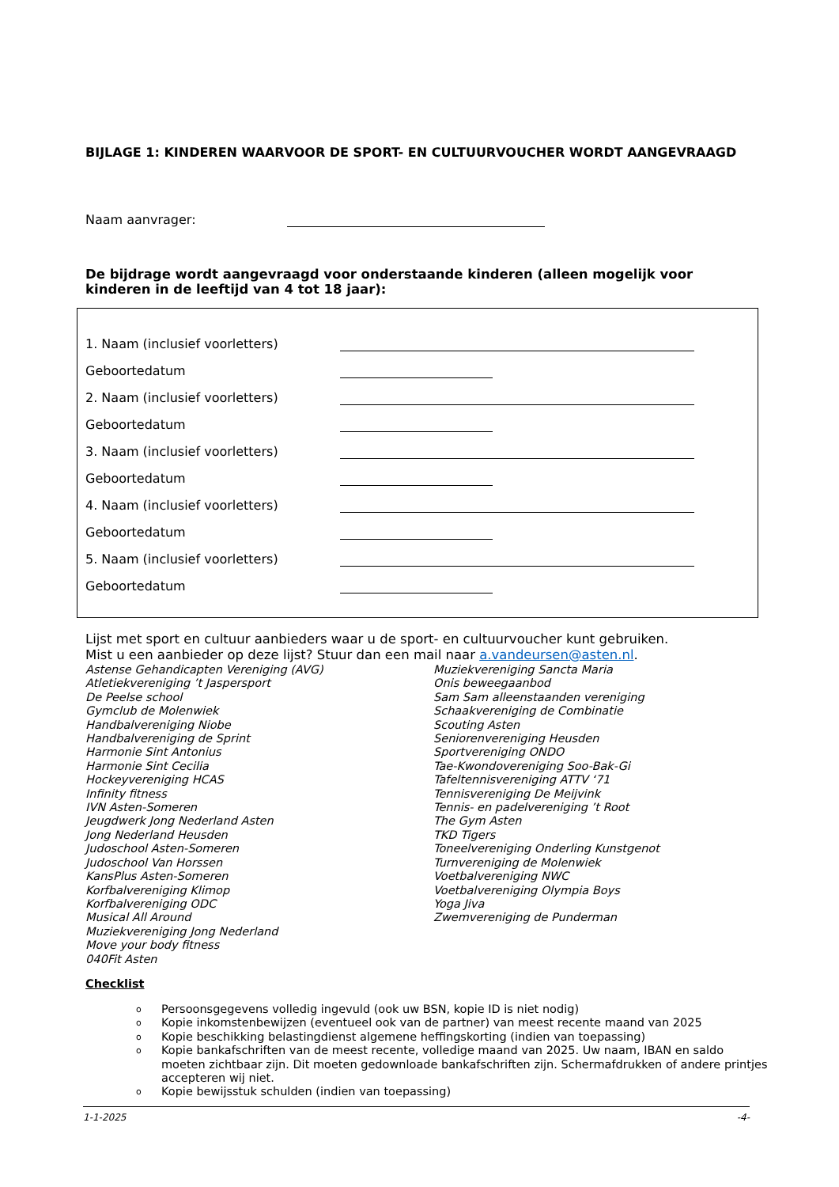BIJLAGE 1: KINDEREN WAARVOOR DE SPORT- EN CULTUURVOUCHER WORDT AANGEVRAAGD
Naam aanvrager:
De bijdrage wordt aangevraagd voor onderstaande kinderen (alleen mogelijk voor kinderen in de leeftijd van 4 tot 18 jaar):
1. Naam (inclusief voorletters)
Geboortedatum
2. Naam (inclusief voorletters)
Geboortedatum
3. Naam (inclusief voorletters)
Geboortedatum
4. Naam (inclusief voorletters)
Geboortedatum
5. Naam (inclusief voorletters)
Geboortedatum
Lijst met sport en cultuur aanbieders waar u de sport- en cultuurvoucher kunt gebruiken.
Mist u een aanbieder op deze lijst? Stuur dan een mail naar a.vandeursen@asten.nl.
Astense Gehandicapten Vereniging (AVG)
Atletiekvereniging ’t Jaspersport
De Peelse school
Gymclub de Molenwiek
Handbalvereniging Niobe
Handbalvereniging de Sprint
Harmonie Sint Antonius
Harmonie Sint Cecilia
Hockeyvereniging HCAS
Infinity fitness
IVN Asten-Someren
Jeugdwerk Jong Nederland Asten
Jong Nederland Heusden
Judoschool Asten-Someren
Judoschool Van Horssen
KansPlus Asten-Someren
Korfbalvereniging Klimop
Korfbalvereniging ODC
Musical All Around
Muziekvereniging Jong Nederland
Move your body fitness
040Fit Asten
Muziekvereniging Sancta Maria
Onis beweegaanbod
Sam Sam alleenstaanden vereniging
Schaakvereniging de Combinatie
Scouting Asten
Seniorenvereniging Heusden
Sportvereniging ONDO
Tae-Kwondovereniging Soo-Bak-Gi
Tafeltennisvereniging ATTV ‘71
Tennisvereniging De Meijvink
Tennis- en padelvereniging ’t Root
The Gym Asten
TKD Tigers
Toneelvereniging Onderling Kunstgenot
Turnvereniging de Molenwiek
Voetbalvereniging NWC
Voetbalvereniging Olympia Boys
Yoga Jiva
Zwemvereniging de Punderman
Checklist
o Persoonsgegevens volledig ingevuld (ook uw BSN, kopie ID is niet nodig)
o Kopie inkomstenbewijzen (eventueel ook van de partner) van meest recente maand van 2025
o Kopie beschikking belastingdienst algemene heffingskorting (indien van toepassing)
o Kopie bankafschriften van de meest recente, volledige maand van 2025. Uw naam, IBAN en saldo moeten zichtbaar zijn. Dit moeten gedownloade bankafschriften zijn. Schermafdrukken of andere printjes accepteren wij niet.
o Kopie bewijsstuk schulden (indien van toepassing)
1-1-2025 -4-